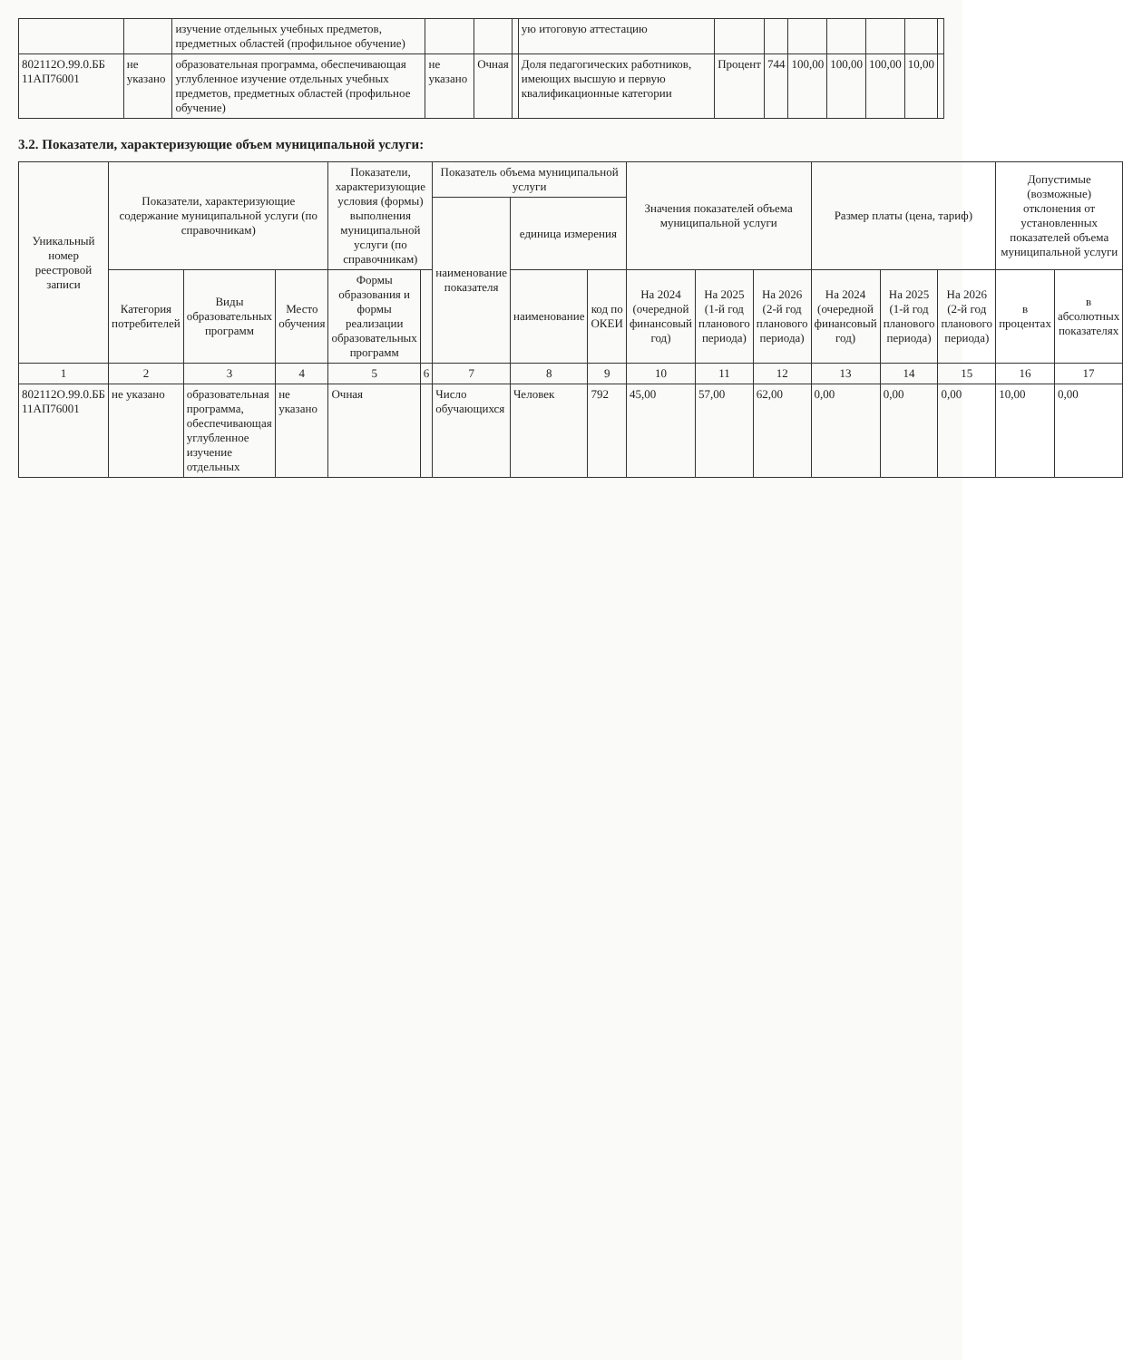| | | изучение отдельных учебных предметов, предметных областей (профильное обучение) | | | | ую итоговую аттестацию | | | | | | | |
| 802112О.99.0.ББ 11АП76001 | не указано | образовательная программа, обеспечивающая углубленное изучение отдельных учебных предметов, предметных областей (профильное обучение) | не указано | Очная | | Доля педагогических работников, имеющих высшую и первую квалификационные категории | Процент | 744 | 100,00 | 100,00 | 100,00 | 10,00 | |
3.2. Показатели, характеризующие объем муниципальной услуги:
| Уникальный номер реестровой записи | Показатели, характеризующие содержание муниципальной услуги (по справочникам) | | | Показатели, характеризующие условия (формы) выполнения муниципальной услуги (по справочникам) | | Показатель объема муниципальной услуги | | | Значения показателей объема муниципальной услуги | | | Размер платы (цена, тариф) | | | Допустимые (возможные) отклонения от установленных показателей объема муниципальной услуги | |
| --- | --- | --- | --- | --- | --- | --- | --- | --- | --- | --- | --- | --- | --- | --- | --- | --- |
| | | | | | | наименование показателя | единица измерения | | | | | | | | | |
| | Категория потребителей | Виды образовательных программ | Место обучения | Формы образования и формы реализации образовательных программ | | | наименование | код по ОКЕИ | На 2024 (очередной финансовый год) | На 2025 (1-й год планового периода) | На 2026 (2-й год планового периода) | На 2024 (очередной финансовый год) | На 2025 (1-й год планового периода) | На 2026 (2-й год планового периода) | в процентах | в абсолютных показателях |
| 1 | 2 | 3 | 4 | 5 | 6 | 7 | 8 | 9 | 10 | 11 | 12 | 13 | 14 | 15 | 16 | 17 |
| 802112О.99.0.ББ 11АП76001 | не указано | образовательная программа, обеспечивающая углубленное изучение отдельных | не указано | Очная | | Число обучающихся | Человек | 792 | 45,00 | 57,00 | 62,00 | 0,00 | 0,00 | 0,00 | 10,00 | 0,00 |